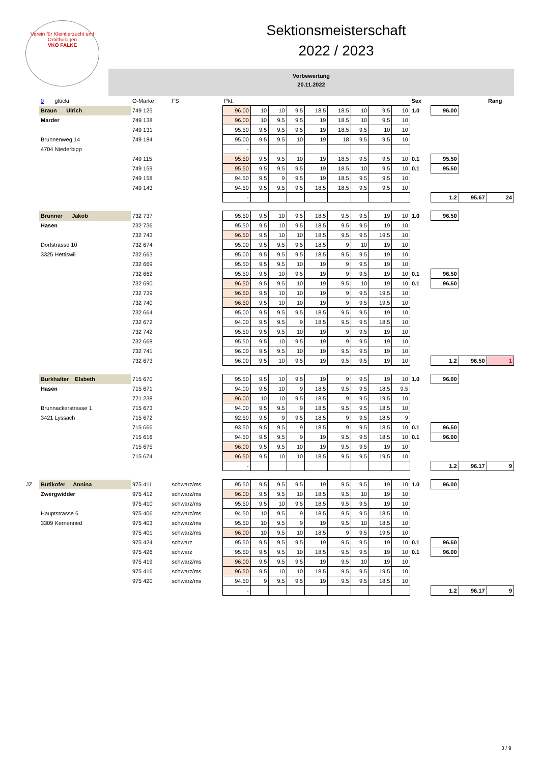Verein für Kleintierzucht und Ornithologen
VKO FALKE
Sektionsmeisterschaft
2022 / 2023
Vorbewertung
20.11.2022
| | 0 glücki | O-Marke | FS | Pkt. | | | | | | | | | Sex | | | Rang |
| --- | --- | --- | --- | --- | --- | --- | --- | --- | --- | --- | --- | --- | --- | --- | --- | --- |
| | Braun Ulrich | 749 125 | | 96.00 | 10 | 10 | 9.5 | 18.5 | 18.5 | 10 | 9.5 | 10 | 1.0 | 96.00 | | |
| | Marder | 749 138 | | 96.00 | 10 | 9.5 | 9.5 | 19 | 18.5 | 10 | 9.5 | 10 | | | | |
| | | 749 131 | | 95.50 | 9.5 | 9.5 | 9.5 | 19 | 18.5 | 9.5 | 10 | 10 | | | | |
| | Brunnenweg 14 | 749 184 | | 95.00 | 9.5 | 9.5 | 10 | 19 | 18 | 9.5 | 9.5 | 10 | | | | |
| | 4704 Niederbipp | | | - | | | | | | | | | | | | |
| | | 749 115 | | 95.50 | 9.5 | 9.5 | 10 | 19 | 18.5 | 9.5 | 9.5 | 10 | 0.1 | 95.50 | | |
| | | 749 159 | | 95.50 | 9.5 | 9.5 | 9.5 | 19 | 18.5 | 10 | 9.5 | 10 | 0.1 | 95.50 | | |
| | | 749 158 | | 94.50 | 9.5 | 9 | 9.5 | 19 | 18.5 | 9.5 | 9.5 | 10 | | | | |
| | | 749 143 | | 94.50 | 9.5 | 9.5 | 9.5 | 18.5 | 18.5 | 9.5 | 9.5 | 10 | | | | |
| | | | | - | | | | | | | | | | 1.2 | 95.67 | 24 |
| | Brunner Jakob | 732 737 | | 95.50 | 9.5 | 10 | 9.5 | 18.5 | 9.5 | 9.5 | 19 | 10 | 1.0 | 96.50 | | |
| | Hasen | 732 736 | | 95.50 | 9.5 | 10 | 9.5 | 18.5 | 9.5 | 9.5 | 19 | 10 | | | | |
| | | 732 743 | | 96.50 | 9.5 | 10 | 10 | 18.5 | 9.5 | 9.5 | 19.5 | 10 | | | | |
| | Dorfstrasse 10 | 732 674 | | 95.00 | 9.5 | 9.5 | 9.5 | 18.5 | 9 | 10 | 19 | 10 | | | | |
| | 3325 Hettiswil | 732 663 | | 95.00 | 9.5 | 9.5 | 9.5 | 18.5 | 9.5 | 9.5 | 19 | 10 | | | | |
| | | 732 669 | | 95.50 | 9.5 | 9.5 | 10 | 19 | 9 | 9.5 | 19 | 10 | | | | |
| | | 732 662 | | 95.50 | 9.5 | 10 | 9.5 | 19 | 9 | 9.5 | 19 | 10 | 0.1 | 96.50 | | |
| | | 732 690 | | 96.50 | 9.5 | 9.5 | 10 | 19 | 9.5 | 10 | 19 | 10 | 0.1 | 96.50 | | |
| | | 732 739 | | 96.50 | 9.5 | 10 | 10 | 19 | 9 | 9.5 | 19.5 | 10 | | | | |
| | | 732 740 | | 96.50 | 9.5 | 10 | 10 | 19 | 9 | 9.5 | 19.5 | 10 | | | | |
| | | 732 664 | | 95.00 | 9.5 | 9.5 | 9.5 | 18.5 | 9.5 | 9.5 | 19 | 10 | | | | |
| | | 732 672 | | 94.00 | 9.5 | 9.5 | 9 | 18.5 | 9.5 | 9.5 | 18.5 | 10 | | | | |
| | | 732 742 | | 95.50 | 9.5 | 9.5 | 10 | 19 | 9 | 9.5 | 19 | 10 | | | | |
| | | 732 668 | | 95.50 | 9.5 | 10 | 9.5 | 19 | 9 | 9.5 | 19 | 10 | | | | |
| | | 732 741 | | 96.00 | 9.5 | 9.5 | 10 | 19 | 9.5 | 9.5 | 19 | 10 | | | | |
| | | 732 673 | | 96.00 | 9.5 | 10 | 9.5 | 19 | 9.5 | 9.5 | 19 | 10 | | 1.2 | 96.50 | 1 |
| | Burkhalter Elsbeth | 715 670 | | 95.50 | 9.5 | 10 | 9.5 | 19 | 9 | 9.5 | 19 | 10 | 1.0 | 96.00 | | |
| | Hasen | 715 671 | | 94.00 | 9.5 | 10 | 9 | 18.5 | 9.5 | 9.5 | 18.5 | 9.5 | | | | |
| | | 721 238 | | 96.00 | 10 | 10 | 9.5 | 18.5 | 9 | 9.5 | 19.5 | 10 | | | | |
| | Brunnackerstrasse 1 | 715 673 | | 94.00 | 9.5 | 9.5 | 9 | 18.5 | 9.5 | 9.5 | 18.5 | 10 | | | | |
| | 3421 Lyssach | 715 672 | | 92.50 | 9.5 | 9 | 9.5 | 18.5 | 9 | 9.5 | 18.5 | 9 | | | | |
| | | 715 666 | | 93.50 | 9.5 | 9.5 | 9 | 18.5 | 9 | 9.5 | 18.5 | 10 | 0.1 | 96.50 | | |
| | | 715 616 | | 94.50 | 9.5 | 9.5 | 9 | 19 | 9.5 | 9.5 | 18.5 | 10 | 0.1 | 96.00 | | |
| | | 715 675 | | 96.00 | 9.5 | 9.5 | 10 | 19 | 9.5 | 9.5 | 19 | 10 | | | | |
| | | 715 674 | | 96.50 | 9.5 | 10 | 10 | 18.5 | 9.5 | 9.5 | 19.5 | 10 | | | | |
| | | | | - | | | | | | | | | | 1.2 | 96.17 | 9 |
| JZ | Bütikofer Annina | 975 411 | schwarz/ms | 95.50 | 9.5 | 9.5 | 9.5 | 19 | 9.5 | 9.5 | 19 | 10 | 1.0 | 96.00 | | |
| | Zwergwidder | 975 412 | schwarz/ms | 96.00 | 9.5 | 9.5 | 10 | 18.5 | 9.5 | 10 | 19 | 10 | | | | |
| | | 975 410 | schwarz/ms | 95.50 | 9.5 | 10 | 9.5 | 18.5 | 9.5 | 9.5 | 19 | 10 | | | | |
| | Hauptstrasse 6 | 975 406 | schwarz/ms | 94.50 | 10 | 9.5 | 9 | 18.5 | 9.5 | 9.5 | 18.5 | 10 | | | | |
| | 3309 Kernenried | 975 403 | schwarz/ms | 95.50 | 10 | 9.5 | 9 | 19 | 9.5 | 10 | 18.5 | 10 | | | | |
| | | 975 401 | schwarz/ms | 96.00 | 10 | 9.5 | 10 | 18.5 | 9 | 9.5 | 19.5 | 10 | | | | |
| | | 975 424 | schwarz | 95.50 | 9.5 | 9.5 | 9.5 | 19 | 9.5 | 9.5 | 19 | 10 | 0.1 | 96.50 | | |
| | | 975 426 | schwarz | 95.50 | 9.5 | 9.5 | 10 | 18.5 | 9.5 | 9.5 | 19 | 10 | 0.1 | 96.00 | | |
| | | 975 419 | schwarz/ms | 96.00 | 9.5 | 9.5 | 9.5 | 19 | 9.5 | 10 | 19 | 10 | | | | |
| | | 975 416 | schwarz/ms | 96.50 | 9.5 | 10 | 10 | 18.5 | 9.5 | 9.5 | 19.5 | 10 | | | | |
| | | 975 420 | schwarz/ms | 94.50 | 9 | 9.5 | 9.5 | 19 | 9.5 | 9.5 | 18.5 | 10 | | | | |
| | | | | - | | | | | | | | | | 1.2 | 96.17 | 9 |
3 / 9